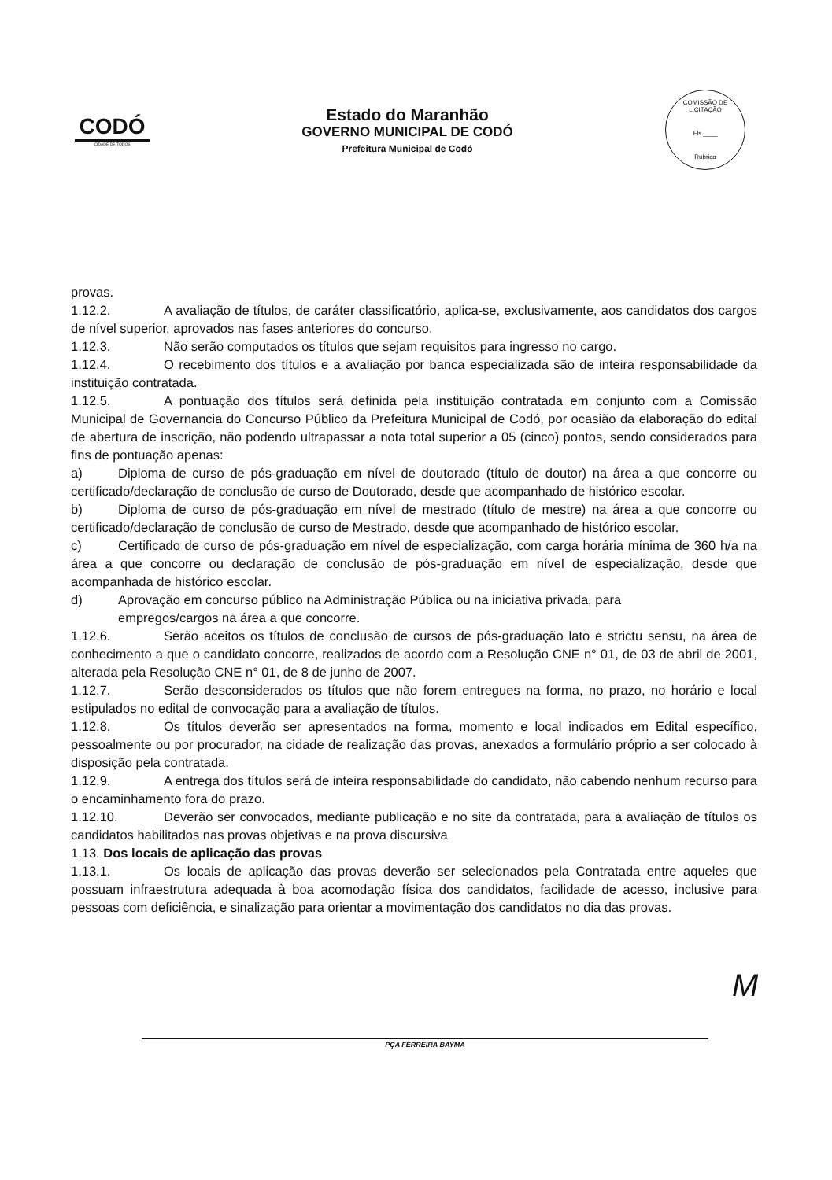CODÓ
CIDADE DE TODOS
Estado do Maranhão
GOVERNO MUNICIPAL DE CODÓ
Prefeitura Municipal de Codó
COMISSÃO DE LICITAÇÃO
Fls.____
Rubrica
provas.
1.12.2. A avaliação de títulos, de caráter classificatório, aplica-se, exclusivamente, aos candidatos dos cargos de nível superior, aprovados nas fases anteriores do concurso.
1.12.3. Não serão computados os títulos que sejam requisitos para ingresso no cargo.
1.12.4. O recebimento dos títulos e a avaliação por banca especializada são de inteira responsabilidade da instituição contratada.
1.12.5. A pontuação dos títulos será definida pela instituição contratada em conjunto com a Comissão Municipal de Governancia do Concurso Público da Prefeitura Municipal de Codó, por ocasião da elaboração do edital de abertura de inscrição, não podendo ultrapassar a nota total superior a 05 (cinco) pontos, sendo considerados para fins de pontuação apenas:
a) Diploma de curso de pós-graduação em nível de doutorado (título de doutor) na área a que concorre ou certificado/declaração de conclusão de curso de Doutorado, desde que acompanhado de histórico escolar.
b) Diploma de curso de pós-graduação em nível de mestrado (título de mestre) na área a que concorre ou certificado/declaração de conclusão de curso de Mestrado, desde que acompanhado de histórico escolar.
c) Certificado de curso de pós-graduação em nível de especialização, com carga horária mínima de 360 h/a na área a que concorre ou declaração de conclusão de pós-graduação em nível de especialização, desde que acompanhada de histórico escolar.
d) Aprovação em concurso público na Administração Pública ou na iniciativa privada, para
empregos/cargos na área a que concorre.
1.12.6. Serão aceitos os títulos de conclusão de cursos de pós-graduação lato e strictu sensu, na área de conhecimento a que o candidato concorre, realizados de acordo com a Resolução CNE n° 01, de 03 de abril de 2001, alterada pela Resolução CNE n° 01, de 8 de junho de 2007.
1.12.7. Serão desconsiderados os títulos que não forem entregues na forma, no prazo, no horário e local estipulados no edital de convocação para a avaliação de títulos.
1.12.8. Os títulos deverão ser apresentados na forma, momento e local indicados em Edital específico, pessoalmente ou por procurador, na cidade de realização das provas, anexados a formulário próprio a ser colocado à disposição pela contratada.
1.12.9. A entrega dos títulos será de inteira responsabilidade do candidato, não cabendo nenhum recurso para o encaminhamento fora do prazo.
1.12.10. Deverão ser convocados, mediante publicação e no site da contratada, para a avaliação de títulos os candidatos habilitados nas provas objetivas e na prova discursiva
1.13. Dos locais de aplicação das provas
1.13.1. Os locais de aplicação das provas deverão ser selecionados pela Contratada entre aqueles que possuam infraestrutura adequada à boa acomodação física dos candidatos, facilidade de acesso, inclusive para pessoas com deficiência, e sinalização para orientar a movimentação dos candidatos no dia das provas.
M
PÇA FERREIRA BAYMA